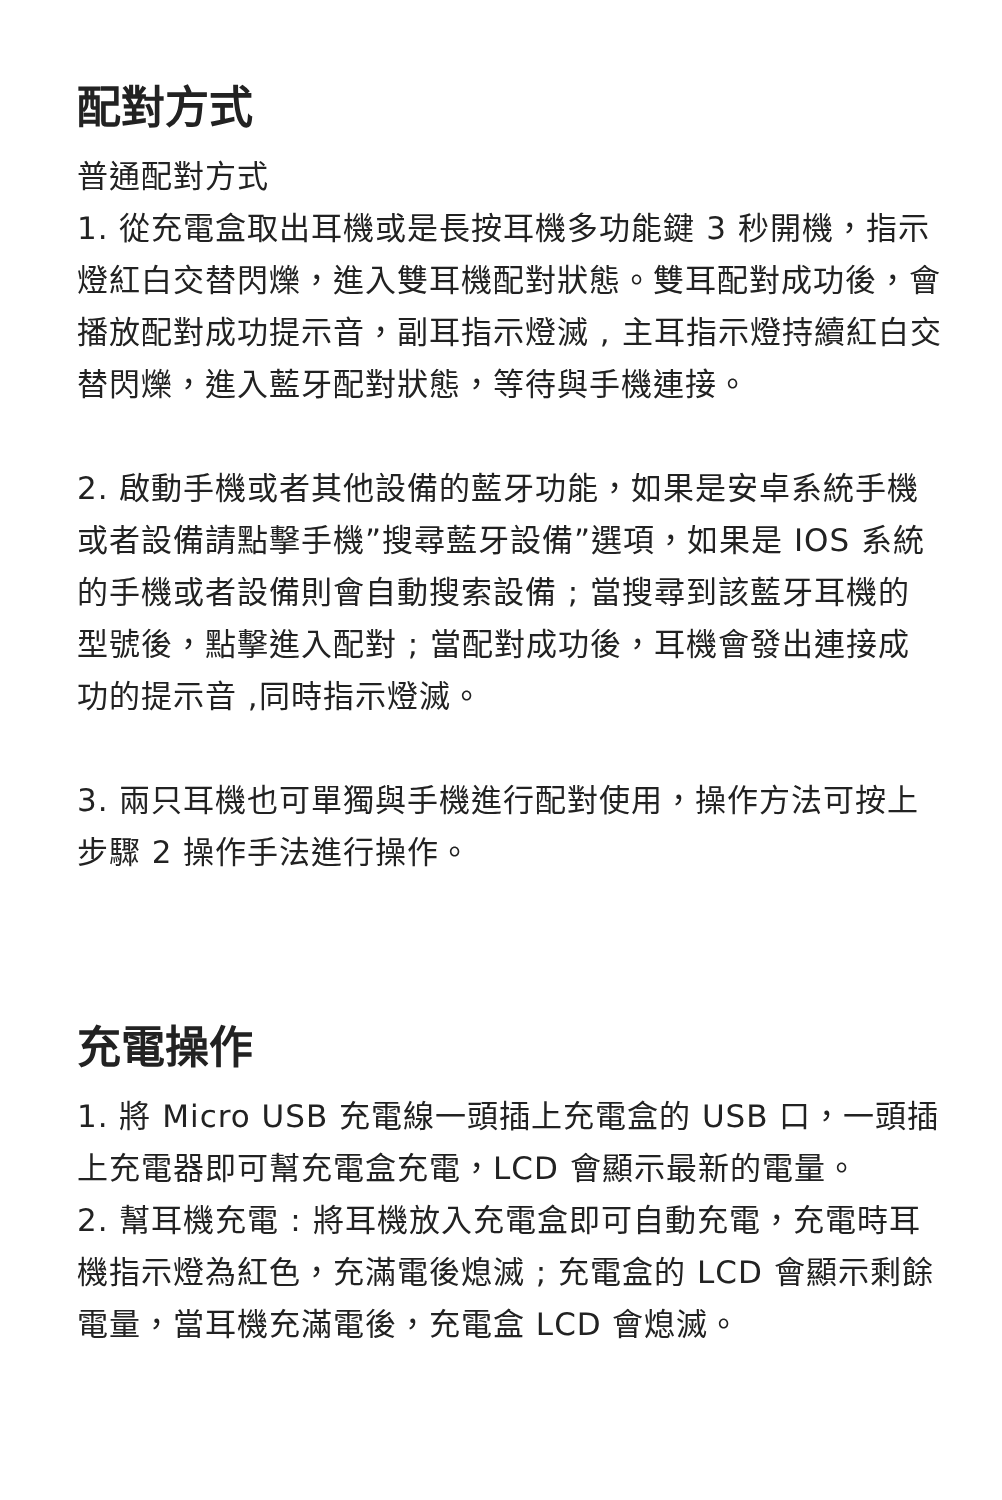配對方式
普通配對方式
1. 從充電盒取出耳機或是長按耳機多功能鍵 3 秒開機，指示燈紅白交替閃爍，進入雙耳機配對狀態。雙耳配對成功後，會播放配對成功提示音，副耳指示燈滅 , 主耳指示燈持續紅白交替閃爍，進入藍牙配對狀態，等待與手機連接。
2. 啟動手機或者其他設備的藍牙功能，如果是安卓系統手機或者設備請點擊手機”搜尋藍牙設備”選項，如果是 IOS 系統的手機或者設備則會自動搜索設備 ; 當搜尋到該藍牙耳機的型號後，點擊進入配對 ; 當配對成功後，耳機會發出連接成功的提示音 ,同時指示燈滅。
3. 兩只耳機也可單獨與手機進行配對使用，操作方法可按上步驟 2 操作手法進行操作。
充電操作
1. 將 Micro USB 充電線一頭插上充電盒的 USB 口，一頭插上充電器即可幫充電盒充電，LCD 會顯示最新的電量。
2. 幫耳機充電 : 將耳機放入充電盒即可自動充電，充電時耳機指示燈為紅色，充滿電後熄滅 ; 充電盒的 LCD 會顯示剩餘電量，當耳機充滿電後，充電盒 LCD 會熄滅。